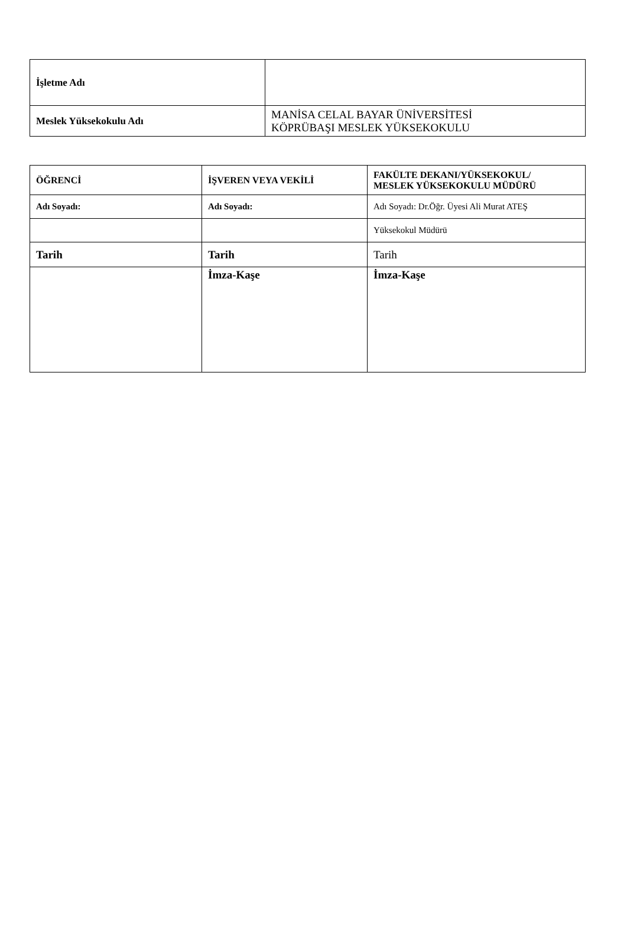| İşletme Adı | |
| Meslek Yüksekokulu Adı | MANİSA CELAL BAYAR ÜNİVERSİTESİ KÖPRÜBAŞI MESLEK YÜKSEKOKULU |
| ÖĞRENCİ | İŞVEREN VEYA VEKİLİ | FAKÜLTE DEKANI/YÜKSEKOKUL/ MESLEK YÜKSEKOKULU MÜDÜRÜ |
| Adı Soyadı: | Adı Soyadı: | Adı Soyadı: Dr.Öğr. Üyesi Ali Murat ATEŞ |
| | | Yüksekokul Müdürü |
| Tarih | Tarih | Tarih |
| | İmza-Kaşe | İmza-Kaşe |